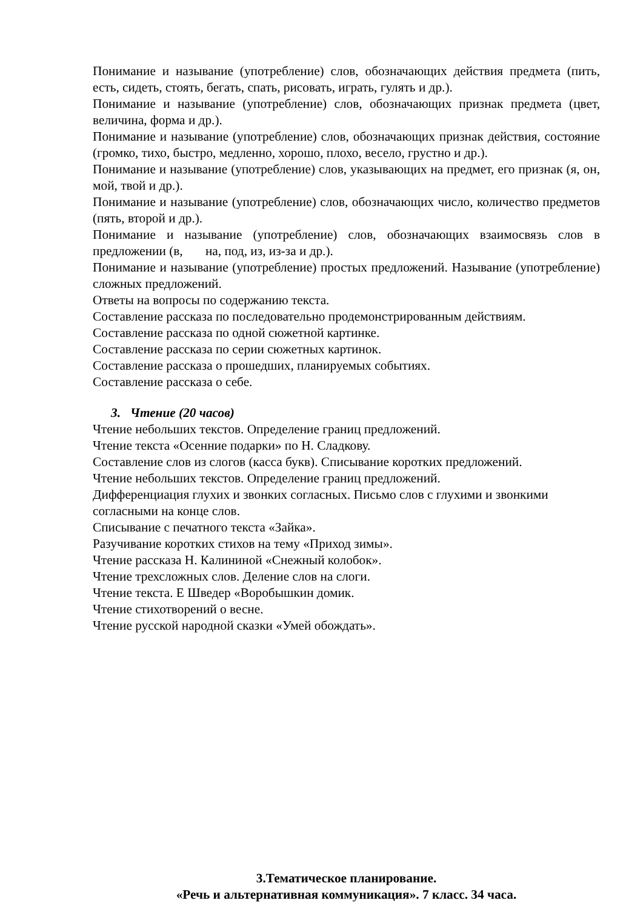Понимание и называние (употребление) слов, обозначающих действия предмета (пить, есть, сидеть, стоять, бегать, спать, рисовать, играть, гулять и др.).
Понимание и называние (употребление) слов, обозначающих признак предмета (цвет, величина, форма и др.).
Понимание и называние (употребление) слов, обозначающих признак действия, состояние (громко, тихо, быстро, медленно, хорошо, плохо, весело, грустно и др.).
Понимание и называние (употребление) слов, указывающих на предмет, его признак (я, он, мой, твой и др.).
Понимание и называние (употребление) слов, обозначающих число, количество предметов (пять, второй и др.).
Понимание и называние (употребление) слов, обозначающих взаимосвязь слов в предложении (в, на, под, из, из-за и др.).
Понимание и называние (употребление) простых предложений. Называние (употребление) сложных предложений.
Ответы на вопросы по содержанию текста.
Составление рассказа по последовательно продемонстрированным действиям.
Составление рассказа по одной сюжетной картинке.
Составление рассказа по серии сюжетных картинок.
Составление рассказа о прошедших, планируемых событиях.
Составление рассказа о себе.
3. Чтение (20 часов)
Чтение небольших текстов. Определение границ предложений.
Чтение текста «Осенние подарки» по Н. Сладкову.
Составление слов из слогов (касса букв). Списывание коротких предложений.
Чтение небольших текстов. Определение границ предложений.
Дифференциация глухих и звонких согласных. Письмо слов с глухими и звонкими согласными на конце слов.
Списывание с печатного текста «Зайка».
Разучивание коротких стихов на тему «Приход зимы».
Чтение рассказа Н. Калининой «Снежный колобок».
Чтение трехсложных слов. Деление слов на слоги.
Чтение текста. Е Шведер «Воробышкин домик.
Чтение стихотворений о весне.
Чтение русской народной сказки «Умей обождать».
3.Тематическое планирование.
«Речь и альтернативная коммуникация». 7 класс. 34 часа.